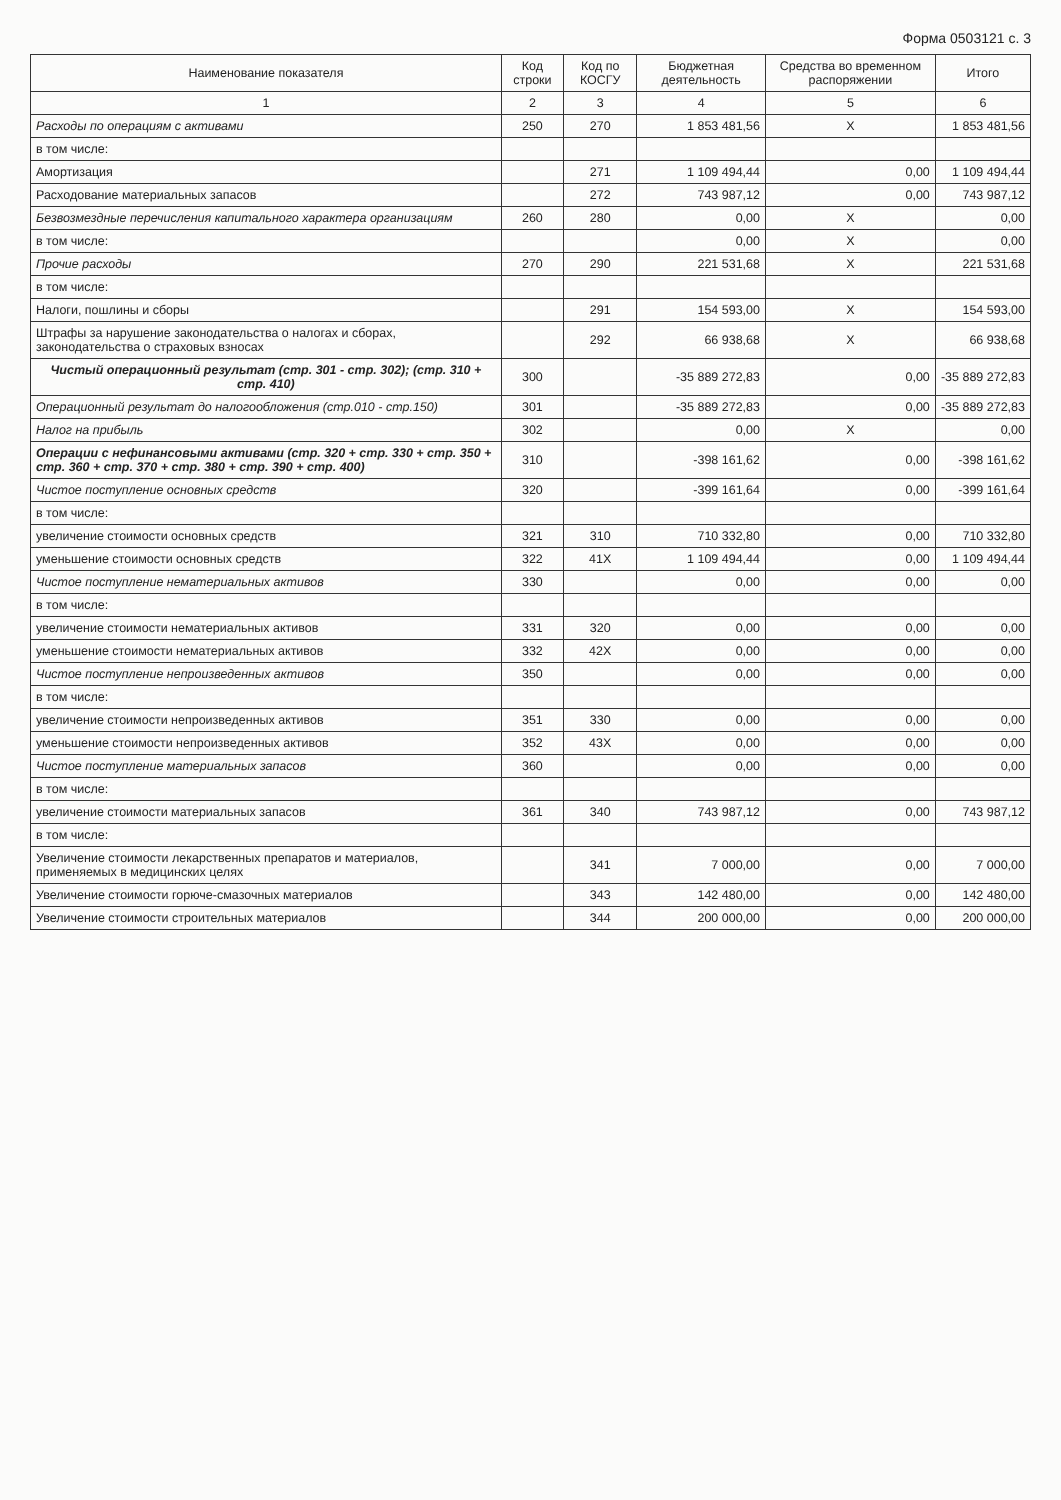Форма 0503121 с. 3
| Наименование показателя | Код строки | Код по КОСГУ | Бюджетная деятельность | Средства во временном распоряжении | Итого |
| --- | --- | --- | --- | --- | --- |
| 1 | 2 | 3 | 4 | 5 | 6 |
| Расходы по операциям с активами | 250 | 270 | 1 853 481,56 | X | 1 853 481,56 |
| в том числе: | | | | | |
| Амортизация | | 271 | 1 109 494,44 | 0,00 | 1 109 494,44 |
| Расходование материальных запасов | | 272 | 743 987,12 | 0,00 | 743 987,12 |
| Безвозмездные перечисления капитального характера организациям | 260 | 280 | 0,00 | X | 0,00 |
| в том числе: | | | 0,00 | X | 0,00 |
| Прочие расходы | 270 | 290 | 221 531,68 | X | 221 531,68 |
| в том числе: | | | | | |
| Налоги, пошлины и сборы | | 291 | 154 593,00 | X | 154 593,00 |
| Штрафы за нарушение законодательства о налогах и сборах, законодательства о страховых взносах | | 292 | 66 938,68 | X | 66 938,68 |
| Чистый операционный результат (стр. 301 - стр. 302); (стр. 310 + стр. 410) | 300 | | -35 889 272,83 | 0,00 | -35 889 272,83 |
| Операционный результат до налогообложения (стр.010 - стр.150) | 301 | | -35 889 272,83 | 0,00 | -35 889 272,83 |
| Налог на прибыль | 302 | | 0,00 | X | 0,00 |
| Операции с нефинансовыми активами (стр. 320 + стр. 330 + стр. 350 + стр. 360 + стр. 370 + стр. 380 + стр. 390 + стр. 400) | 310 | | -398 161,62 | 0,00 | -398 161,62 |
| Чистое поступление основных средств | 320 | | -399 161,64 | 0,00 | -399 161,64 |
| в том числе: | | | | | |
| увеличение стоимости основных средств | 321 | 310 | 710 332,80 | 0,00 | 710 332,80 |
| уменьшение стоимости основных средств | 322 | 41X | 1 109 494,44 | 0,00 | 1 109 494,44 |
| Чистое поступление нематериальных активов | 330 | | 0,00 | 0,00 | 0,00 |
| в том числе: | | | | | |
| увеличение стоимости нематериальных активов | 331 | 320 | 0,00 | 0,00 | 0,00 |
| уменьшение стоимости нематериальных активов | 332 | 42X | 0,00 | 0,00 | 0,00 |
| Чистое поступление непроизведенных активов | 350 | | 0,00 | 0,00 | 0,00 |
| в том числе: | | | | | |
| увеличение стоимости непроизведенных активов | 351 | 330 | 0,00 | 0,00 | 0,00 |
| уменьшение стоимости непроизведенных активов | 352 | 43X | 0,00 | 0,00 | 0,00 |
| Чистое поступление материальных запасов | 360 | | 0,00 | 0,00 | 0,00 |
| в том числе: | | | | | |
| увеличение стоимости материальных запасов | 361 | 340 | 743 987,12 | 0,00 | 743 987,12 |
| в том числе: | | | | | |
| Увеличение стоимости лекарственных препаратов и материалов, применяемых в медицинских целях | | 341 | 7 000,00 | 0,00 | 7 000,00 |
| Увеличение стоимости горюче-смазочных материалов | | 343 | 142 480,00 | 0,00 | 142 480,00 |
| Увеличение стоимости строительных материалов | | 344 | 200 000,00 | 0,00 | 200 000,00 |